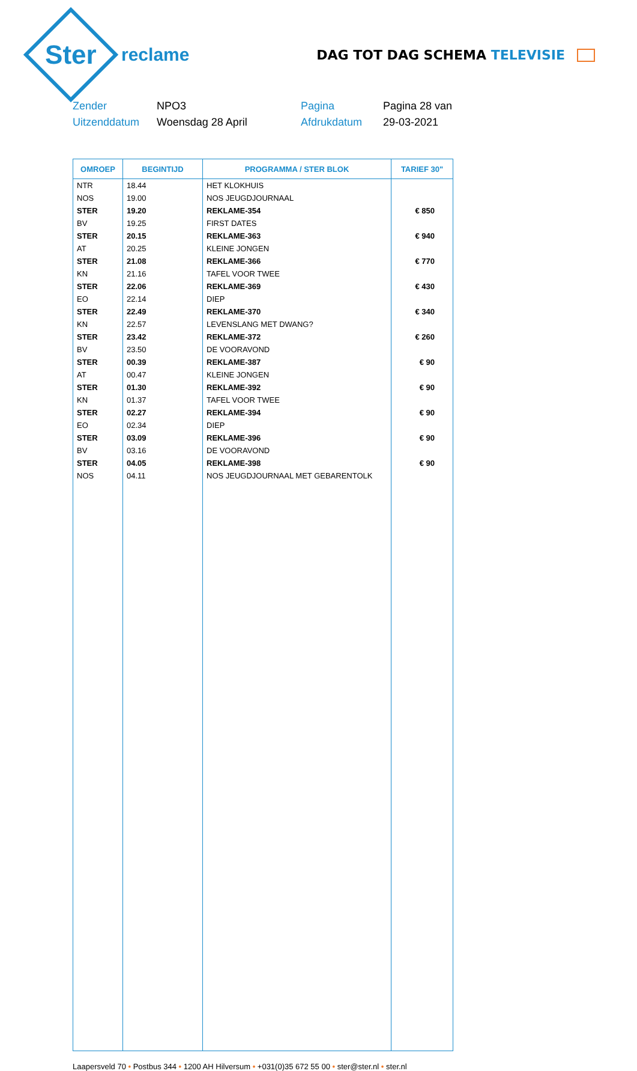Ster
reclame
DAG TOT DAG SCHEMA TELEVISIE
Zender
NPO3
Pagina
Pagina 28 van
Uitzenddatum
Woensdag 28 April
Afdrukdatum
29-03-2021
| OMROEP | BEGINTIJD | PROGRAMMA / STER BLOK | TARIEF 30" |
| --- | --- | --- | --- |
| NTR | 18.44 | HET KLOKHUIS | |
| NOS | 19.00 | NOS JEUGDJOURNAAL | |
| STER | 19.20 | REKLAME-354 | € 850 |
| BV | 19.25 | FIRST DATES | |
| STER | 20.15 | REKLAME-363 | € 940 |
| AT | 20.25 | KLEINE JONGEN | |
| STER | 21.08 | REKLAME-366 | € 770 |
| KN | 21.16 | TAFEL VOOR TWEE | |
| STER | 22.06 | REKLAME-369 | € 430 |
| EO | 22.14 | DIEP | |
| STER | 22.49 | REKLAME-370 | € 340 |
| KN | 22.57 | LEVENSLANG MET DWANG? | |
| STER | 23.42 | REKLAME-372 | € 260 |
| BV | 23.50 | DE VOORAVOND | |
| STER | 00.39 | REKLAME-387 | € 90 |
| AT | 00.47 | KLEINE JONGEN | |
| STER | 01.30 | REKLAME-392 | € 90 |
| KN | 01.37 | TAFEL VOOR TWEE | |
| STER | 02.27 | REKLAME-394 | € 90 |
| EO | 02.34 | DIEP | |
| STER | 03.09 | REKLAME-396 | € 90 |
| BV | 03.16 | DE VOORAVOND | |
| STER | 04.05 | REKLAME-398 | € 90 |
| NOS | 04.11 | NOS JEUGDJOURNAAL MET GEBARENTOLK | |
Laapersveld 70 • Postbus 344 • 1200 AH Hilversum • +031(0)35 672 55 00 • ster@ster.nl • ster.nl